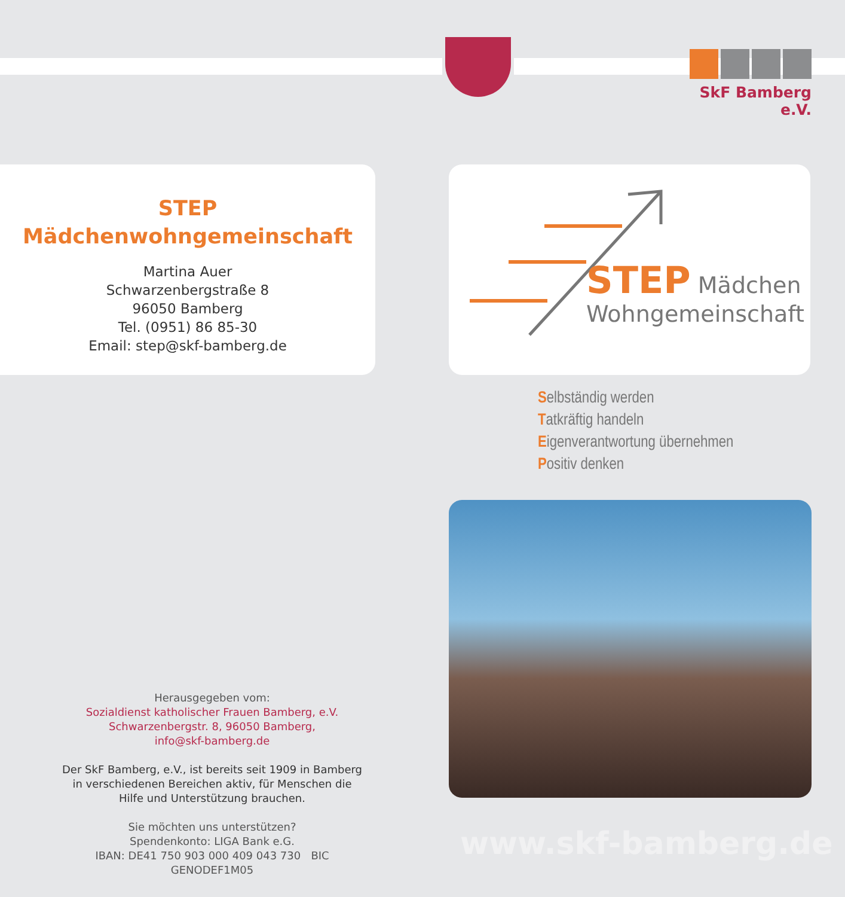SkF Bamberg e.V.
STEP
Mädchenwohngemeinschaft
Martina Auer
Schwarzenbergstraße 8
96050 Bamberg
Tel. (0951) 86 85-30
Email: step@skf-bamberg.de
STEP Mädchen
Wohngemeinschaft
Selbständig werden
Tatkräftig handeln
Eigenverantwortung übernehmen
Positiv denken
Herausgegeben vom:
Sozialdienst katholischer Frauen Bamberg, e.V.
Schwarzenbergstr. 8, 96050 Bamberg,
info@skf-bamberg.de
Der SkF Bamberg, e.V., ist bereits seit 1909 in Bamberg in verschiedenen Bereichen aktiv, für Menschen die Hilfe und Unterstützung brauchen.
Sie möchten uns unterstützen?
Spendenkonto: LIGA Bank e.G.
IBAN: DE41 750 903 000 409 043 730 BIC GENODEF1M05
www.skf-bamberg.de